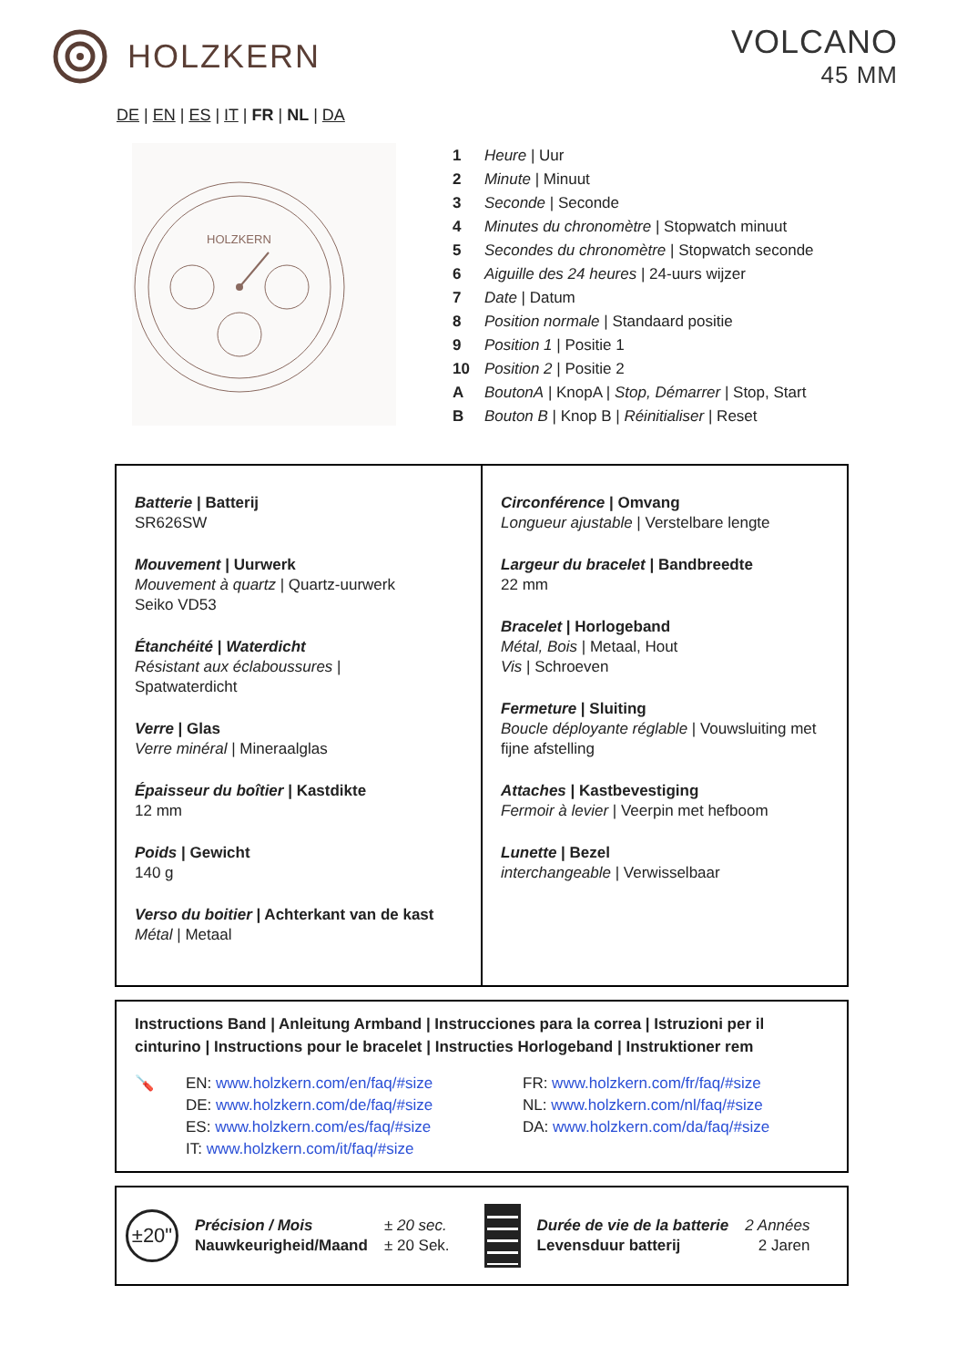HOLZKERN VOLCANO
45 MM
DE | EN | ES | IT | FR | NL | DA
HOLZKERN
| 1 | Heure / Uur |
| 2 | Minute / Minuut |
| 3 | Seconde / Seconde |
| 4 | Minutes du chronomètre / Stopwatch minuut |
| 5 | Secondes du chronomètre / Stopwatch seconde |
| 6 | Aiguille des 24 heures / 24-uurs wijzer |
| 7 | Date / Datum |
| 8 | Position normale / Standaard positie |
| 9 | Position 1 / Positie 1 |
| 10 | Position 2 / Positie 2 |
| A | BoutonA / KnopA / Stop, Démarrer / Stop, Start |
| B | Bouton B / Knop B / Réinitialiser / Reset |
Batterie | Batterij
SR626SW
Mouvement | Uurwerk
Mouvement à quartz | Quartz-uurwerk
Seiko VD53
Étanchéité | Waterdicht
Résistant aux éclaboussures |
Spatwaterdicht
Verre | Glas
Verre minéral | Mineraalglas
Épaisseur du boîtier | Kastdikte
12 mm
Poids | Gewicht
140 g
Verso du boitier | Achterkant van de kast
Métal | Metaal
Circonférence | Omvang
Longueur ajustable | Verstelbare lengte
Largeur du bracelet | Bandbreedte
22 mm
Bracelet | Horlogeband
Métal, Bois | Metaal, Hout
Vis | Schroeven
Fermeture | Sluiting
Boucle déployante réglable | Vouwsluiting met fijne afstelling
Attaches | Kastbevestiging
Fermoir à levier | Veerpin met hefboom
Lunette | Bezel
interchangeable | Verwisselbaar
Instructions Band | Anleitung Armband | Instrucciones para la correa | Istruzioni per il cinturino | Instructions pour le bracelet | Instructies Horlogeband | Instruktioner rem
🪛 EN: www.holzkern.com/en/faq/#size
DE: www.holzkern.com/de/faq/#size
ES: www.holzkern.com/es/faq/#size
IT: www.holzkern.com/it/faq/#size
FR: www.holzkern.com/fr/faq/#size
NL: www.holzkern.com/nl/faq/#size
DA: www.holzkern.com/da/faq/#size
±20"
Précision / Mois
Nauwkeurigheid/Maand
± 20 sec.
± 20 Sek.
Durée de vie de la batterie
Levensduur batterij
2 Années
2 Jaren